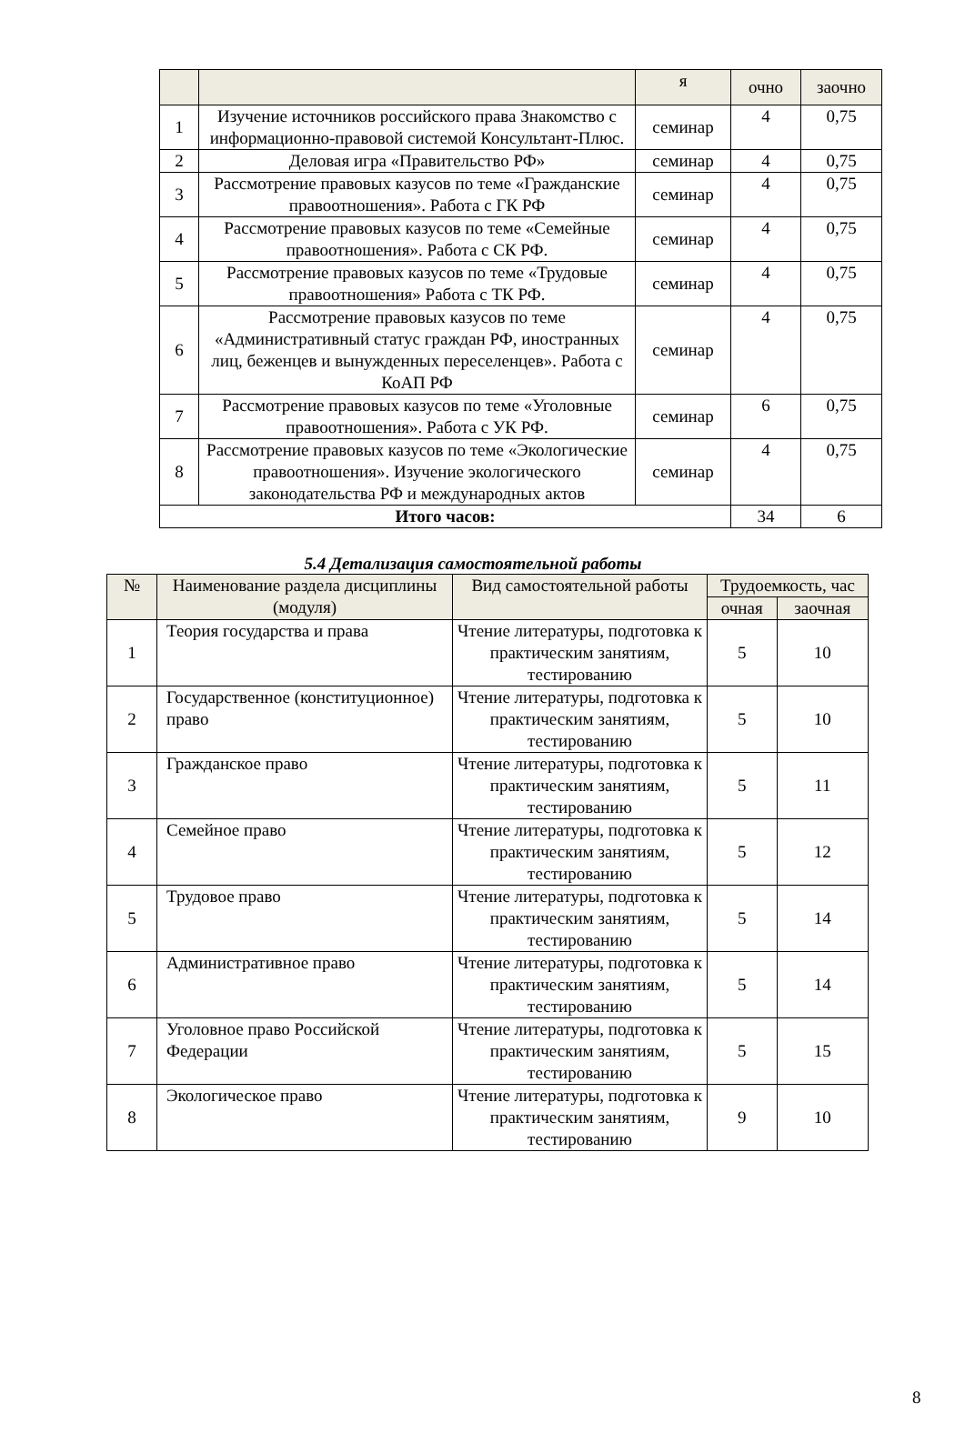| | | я | очно | заочно |
| 1 | Изучение источников российского права Знакомство с информационно-правовой системой Консультант-Плюс. | семинар | 4 | 0,75 |
| 2 | Деловая игра «Правительство РФ» | семинар | 4 | 0,75 |
| 3 | Рассмотрение правовых казусов по теме «Гражданские правоотношения». Работа с ГК РФ | семинар | 4 | 0,75 |
| 4 | Рассмотрение правовых казусов по теме «Семейные правоотношения». Работа с СК РФ. | семинар | 4 | 0,75 |
| 5 | Рассмотрение правовых казусов по теме «Трудовые правоотношения» Работа с ТК РФ. | семинар | 4 | 0,75 |
| 6 | Рассмотрение правовых казусов по теме «Административный статус граждан РФ, иностранных лиц, беженцев и вынужденных переселенцев». Работа с КоАП РФ | семинар | 4 | 0,75 |
| 7 | Рассмотрение правовых казусов по теме «Уголовные правоотношения». Работа с УК РФ. | семинар | 6 | 0,75 |
| 8 | Рассмотрение правовых казусов по теме «Экологические правоотношения». Изучение экологического законодательства РФ и международных актов | семинар | 4 | 0,75 |
| Итого часов: | | | 34 | 6 |
5.4 Детализация самостоятельной работы
| № | Наименование раздела дисциплины (модуля) | Вид самостоятельной работы | Трудоемкость, час | |
| | | | очная | заочная |
| 1 | Теория государства и права | Чтение литературы, подготовка к практическим занятиям, тестированию | 5 | 10 |
| 2 | Государственное (конституционное) право | Чтение литературы, подготовка к практическим занятиям, тестированию | 5 | 10 |
| 3 | Гражданское право | Чтение литературы, подготовка к практическим занятиям, тестированию | 5 | 11 |
| 4 | Семейное право | Чтение литературы, подготовка к практическим занятиям, тестированию | 5 | 12 |
| 5 | Трудовое право | Чтение литературы, подготовка к практическим занятиям, тестированию | 5 | 14 |
| 6 | Административное право | Чтение литературы, подготовка к практическим занятиям, тестированию | 5 | 14 |
| 7 | Уголовное право Российской Федерации | Чтение литературы, подготовка к практическим занятиям, тестированию | 5 | 15 |
| 8 | Экологическое право | Чтение литературы, подготовка к практическим занятиям, тестированию | 9 | 10 |
8